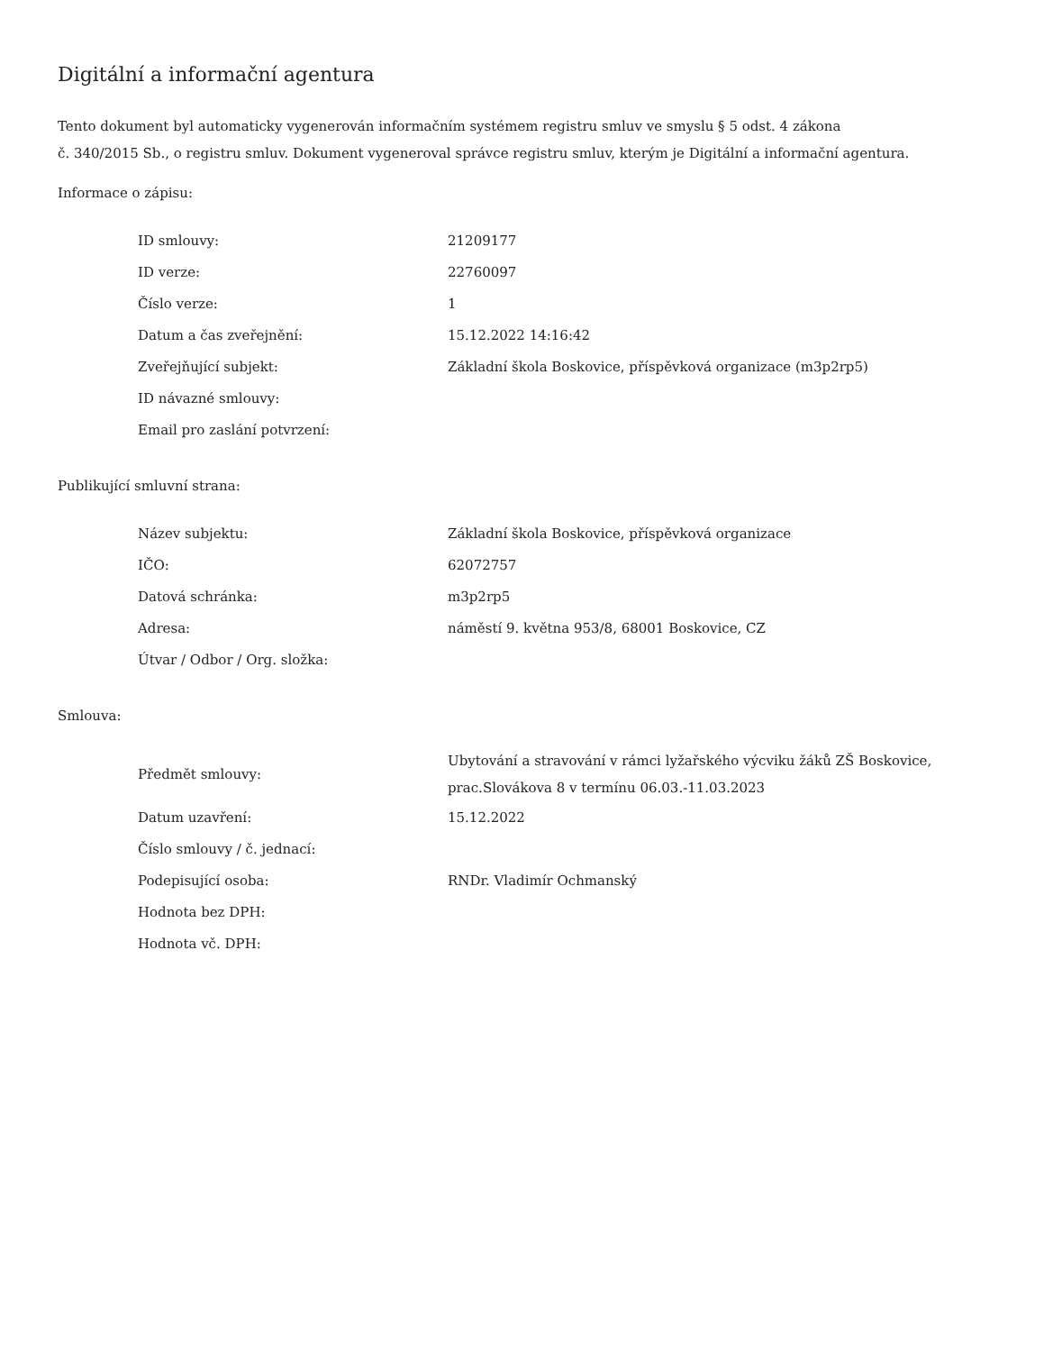Digitální a informační agentura
Tento dokument byl automaticky vygenerován informačním systémem registru smluv ve smyslu § 5 odst. 4 zákona
č. 340/2015 Sb., o registru smluv. Dokument vygeneroval správce registru smluv, kterým je Digitální a informační agentura.
Informace o zápisu:
| ID smlouvy: | 21209177 |
| ID verze: | 22760097 |
| Číslo verze: | 1 |
| Datum a čas zveřejnění: | 15.12.2022 14:16:42 |
| Zveřejňující subjekt: | Základní škola Boskovice, příspěvková organizace (m3p2rp5) |
| ID návazné smlouvy: | |
| Email pro zaslání potvrzení: | |
Publikující smluvní strana:
| Název subjektu: | Základní škola Boskovice, příspěvková organizace |
| IČO: | 62072757 |
| Datová schránka: | m3p2rp5 |
| Adresa: | náměstí 9. května 953/8, 68001 Boskovice, CZ |
| Útvar / Odbor / Org. složka: | |
Smlouva:
| Předmět smlouvy: | Ubytování a stravování v rámci lyžařského výcviku žáků ZŠ Boskovice, prac.Slovákova 8 v termínu 06.03.-11.03.2023 |
| Datum uzavření: | 15.12.2022 |
| Číslo smlouvy / č. jednací: | |
| Podepisující osoba: | RNDr. Vladimír Ochmanský |
| Hodnota bez DPH: | |
| Hodnota vč. DPH: | |